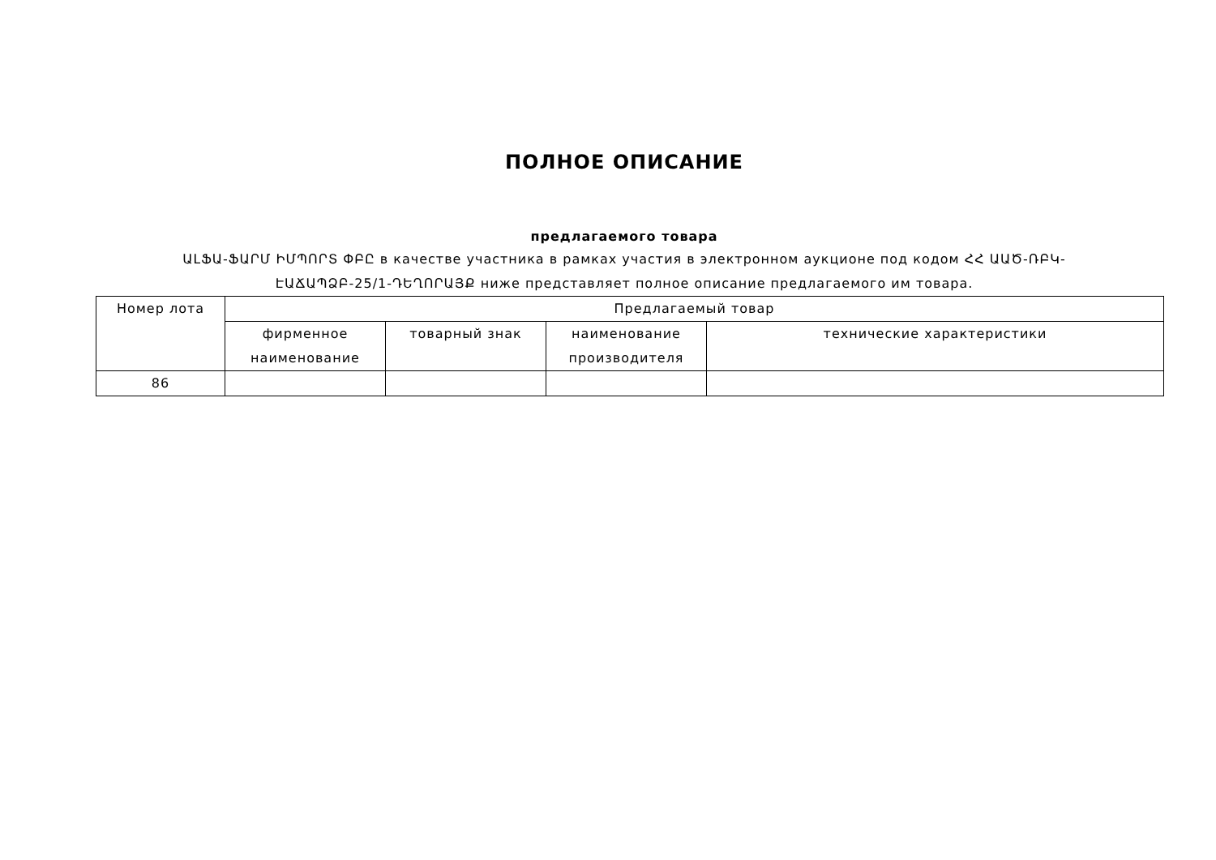ПОЛНОЕ ОПИСАНИЕ
предлагаемого товара
ԱԼՖԱ-ՖԱՐՄ ԻՄՊՈՐՏ ՓԲԸ в качестве участника в рамках участия в электронном аукционе под кодом ՀՀ ԱԱԾ-ՌԲԿ-ԷԱՃԱՊՁԲ-25/1-ԴԵՂՈՐԱՅՔ ниже представляет полное описание предлагаемого им товара.
| Номер лота | Предлагаемый товар | | | |
| --- | --- | --- | --- | --- |
| | фирменное наименование | товарный знак | наименование производителя | технические характеристики |
| 86 | | | | |